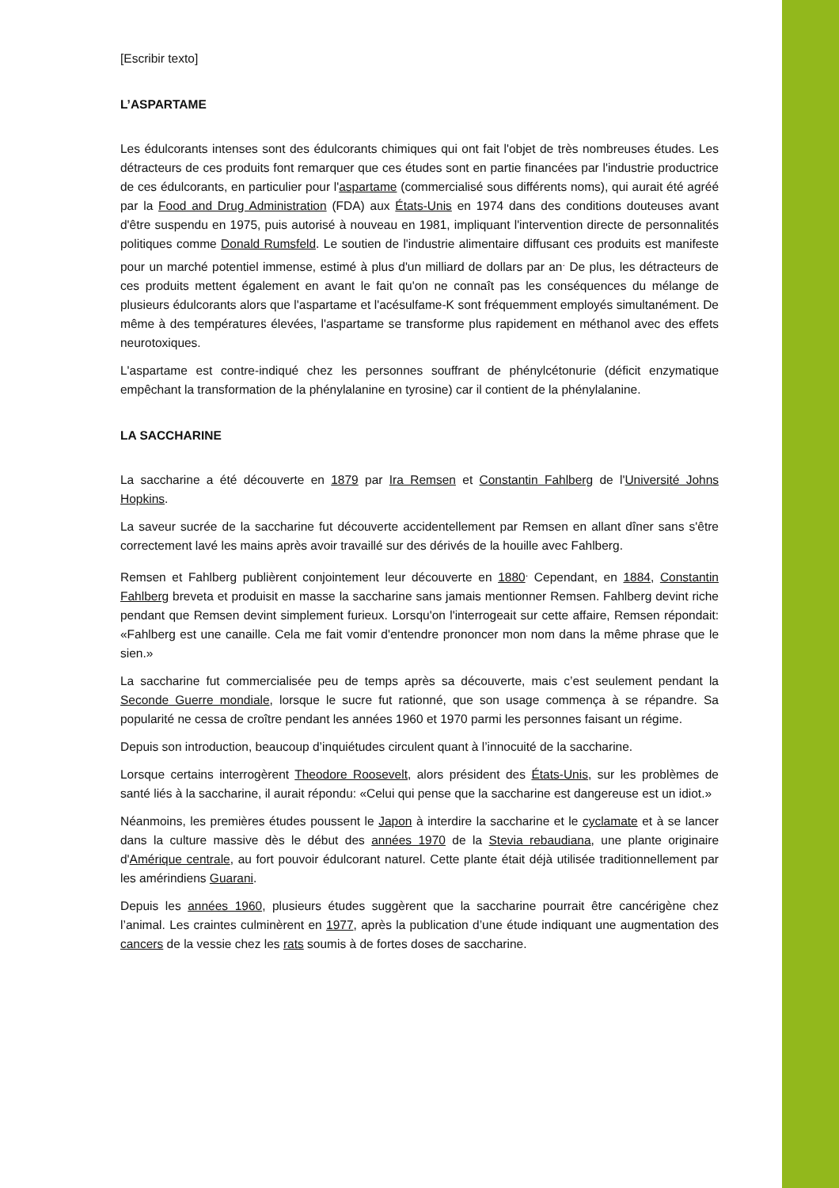[Escribir texto]
L’ASPARTAME
Les édulcorants intenses sont des édulcorants chimiques qui ont fait l'objet de très nombreuses études. Les détracteurs de ces produits font remarquer que ces études sont en partie financées par l'industrie productrice de ces édulcorants, en particulier pour l'aspartame (commercialisé sous différents noms), qui aurait été agréé par la Food and Drug Administration (FDA) aux États-Unis en 1974 dans des conditions douteuses avant d'être suspendu en 1975, puis autorisé à nouveau en 1981, impliquant l'intervention directe de personnalités politiques comme Donald Rumsfeld. Le soutien de l'industrie alimentaire diffusant ces produits est manifeste pour un marché potentiel immense, estimé à plus d'un milliard de dollars par an<sup>.</sup> De plus, les détracteurs de ces produits mettent également en avant le fait qu'on ne connaît pas les conséquences du mélange de plusieurs édulcorants alors que l'aspartame et l'acésulfame-K sont fréquemment employés simultanément. De même à des températures élevées, l'aspartame se transforme plus rapidement en méthanol avec des effets neurotoxiques.
L'aspartame est contre-indiqué chez les personnes souffrant de phénylcétonurie (déficit enzymatique empêchant la transformation de la phénylalanine en tyrosine) car il contient de la phénylalanine.
LA SACCHARINE
La saccharine a été découverte en 1879 par Ira Remsen et Constantin Fahlberg de l'Université Johns Hopkins.
La saveur sucrée de la saccharine fut découverte accidentellement par Remsen en allant dîner sans s'être correctement lavé les mains après avoir travaillé sur des dérivés de la houille avec Fahlberg.
Remsen et Fahlberg publièrent conjointement leur découverte en 1880<sup>.</sup> Cependant, en 1884, Constantin Fahlberg breveta et produisit en masse la saccharine sans jamais mentionner Remsen. Fahlberg devint riche pendant que Remsen devint simplement furieux. Lorsqu'on l'interrogeait sur cette affaire, Remsen répondait: «Fahlberg est une canaille. Cela me fait vomir d'entendre prononcer mon nom dans la même phrase que le sien.»
La saccharine fut commercialisée peu de temps après sa découverte, mais c’est seulement pendant la Seconde Guerre mondiale, lorsque le sucre fut rationné, que son usage commença à se répandre. Sa popularité ne cessa de croître pendant les années 1960 et 1970 parmi les personnes faisant un régime.
Depuis son introduction, beaucoup d’inquiétudes circulent quant à l’innocuité de la saccharine.
Lorsque certains interrogèrent Theodore Roosevelt, alors président des États-Unis, sur les problèmes de santé liés à la saccharine, il aurait répondu: «Celui qui pense que la saccharine est dangereuse est un idiot.»
Néanmoins, les premières études poussent le Japon à interdire la saccharine et le cyclamate et à se lancer dans la culture massive dès le début des années 1970 de la Stevia rebaudiana, une plante originaire d'Amérique centrale, au fort pouvoir édulcorant naturel. Cette plante était déjà utilisée traditionnellement par les amérindiens Guarani.
Depuis les années 1960, plusieurs études suggèrent que la saccharine pourrait être cancérigène chez l’animal. Les craintes culminèrent en 1977, après la publication d’une étude indiquant une augmentation des cancers de la vessie chez les rats soumis à de fortes doses de saccharine.